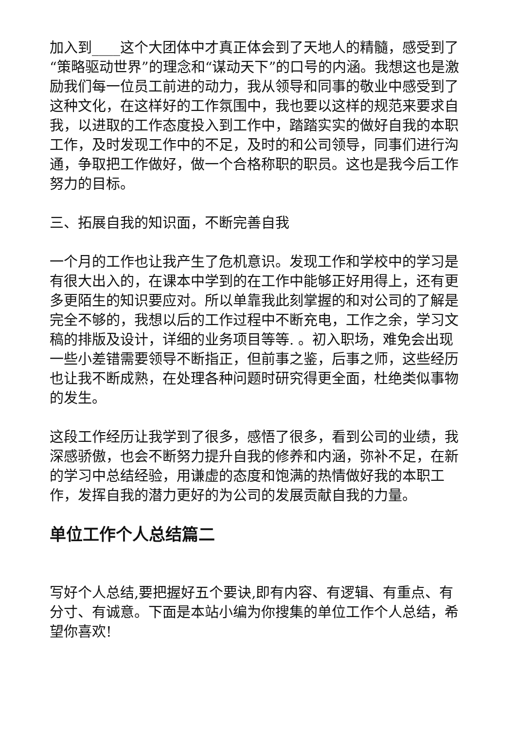加入到____这个大团体中才真正体会到了天地人的精髓，感受到了“策略驱动世界”的理念和“谋动天下”的口号的内涵。我想这也是激励我们每一位员工前进的动力，我从领导和同事的敬业中感受到了这种文化，在这样好的工作氛围中，我也要以这样的规范来要求自我，以进取的工作态度投入到工作中，踏踏实实的做好自我的本职工作，及时发现工作中的不足，及时的和公司领导，同事们进行沟通，争取把工作做好，做一个合格称职的职员。这也是我今后工作努力的目标。
三、拓展自我的知识面，不断完善自我
一个月的工作也让我产生了危机意识。发现工作和学校中的学习是有很大出入的，在课本中学到的在工作中能够正好用得上，还有更多更陌生的知识要应对。所以单靠我此刻掌握的和对公司的了解是完全不够的，我想以后的工作过程中不断充电，工作之余，学习文稿的排版及设计，详细的业务项目等等. 。初入职场，难免会出现一些小差错需要领导不断指正，但前事之鉴，后事之师，这些经历也让我不断成熟，在处理各种问题时研究得更全面，杜绝类似事物的发生。
这段工作经历让我学到了很多，感悟了很多，看到公司的业绩，我深感骄傲，也会不断努力提升自我的修养和内涵，弥补不足，在新的学习中总结经验，用谦虚的态度和饱满的热情做好我的本职工作，发挥自我的潜力更好的为公司的发展贡献自我的力量。
单位工作个人总结篇二
写好个人总结,要把握好五个要诀,即有内容、有逻辑、有重点、有分寸、有诚意。下面是本站小编为你搜集的单位工作个人总结，希望你喜欢!